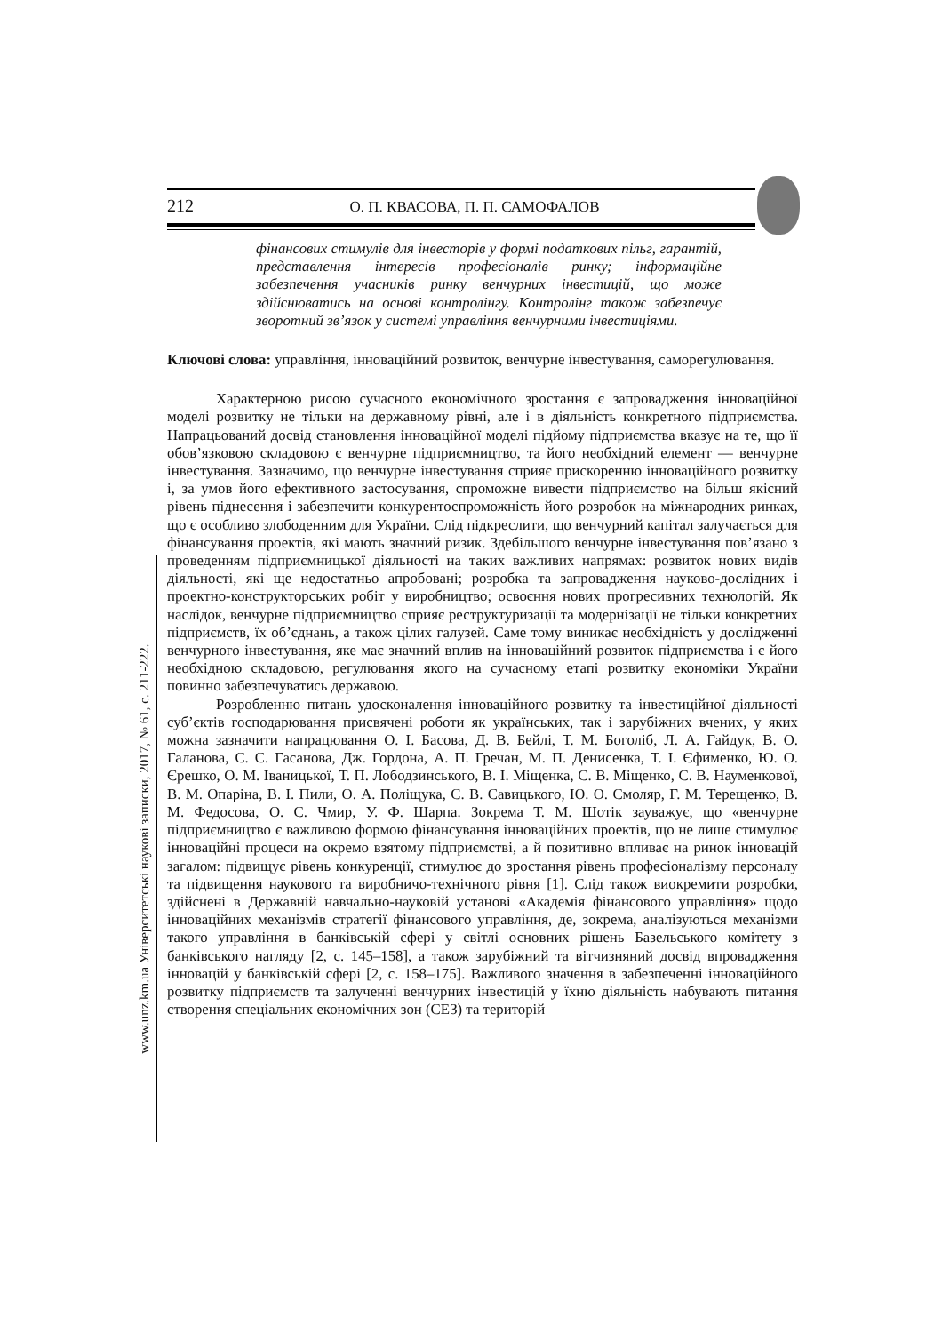212 О. П. КВАСОВА, П. П. САМОФАЛОВ
www.unz.km.ua Університетські наукові записки, 2017, № 61, с. 211-222.
фінансових стимулів для інвесторів у формі податкових пільг, гарантій, представлення інтересів професіоналів ринку; інформаційне забезпечення учасників ринку венчурних інвестицій, що може здійснюватись на основі контролінгу. Контролінг також забезпечує зворотний зв’язок у системі управління венчурними інвестиціями.
Ключові слова: управління, інноваційний розвиток, венчурне інвестування, саморегулювання.
Характерною рисою сучасного економічного зростання є запровадження інноваційної моделі розвитку не тільки на державному рівні, але і в діяльність конкретного підприємства. Напрацьований досвід становлення інноваційної моделі підйому підприємства вказує на те, що її обов’язковою складовою є венчурне підприємництво, та його необхідний елемент — венчурне інвестування. Зазначимо, що венчурне інвестування сприяє прискоренню інноваційного розвитку і, за умов його ефективного застосування, спроможне вивести підприємство на більш якісний рівень піднесення і забезпечити конкурентоспроможність його розробок на міжнародних ринках, що є особливо злободенним для України. Слід підкреслити, що венчурний капітал залучається для фінансування проектів, які мають значний ризик. Здебільшого венчурне інвестування пов’язано з проведенням підприємницької діяльності на таких важливих напрямах: розвиток нових видів діяльності, які ще недостатньо апробовані; розробка та запровадження науково-дослідних і проектно-конструкторських робіт у виробництво; освоєння нових прогресивних технологій. Як наслідок, венчурне підприємництво сприяє реструктуризації та модернізації не тільки конкретних підприємств, їх об’єднань, а також цілих галузей. Саме тому виникає необхідність у дослідженні венчурного інвестування, яке має значний вплив на інноваційний розвиток підприємства і є його необхідною складовою, регулювання якого на сучасному етапі розвитку економіки України повинно забезпечуватись державою.
Розробленню питань удосконалення інноваційного розвитку та інвестиційної діяльності суб’єктів господарювання присвячені роботи як українських, так і зарубіжних вчених, у яких можна зазначити напрацювання О. І. Басова, Д. В. Бейлі, Т. М. Боголіб, Л. А. Гайдук, В. О. Галанова, С. С. Гасанова, Дж. Гордона, А. П. Гречан, М. П. Денисенка, Т. І. Єфименко, Ю. О. Єрешко, О. М. Іваницької, Т. П. Лободзинського, В. І. Міщенка, С. В. Міщенко, С. В. Науменкової, В. М. Опаріна, В. І. Пили, О. А. Поліщука, С. В. Савицького, Ю. О. Смоляр, Г. М. Терещенко, В. М. Федосова, О. С. Чмир, У. Ф. Шарпа. Зокрема Т. М. Шотік зауважує, що «венчурне підприємництво є важливою формою фінансування інноваційних проектів, що не лише стимулює інноваційні процеси на окремо взятому підприємстві, а й позитивно впливає на ринок інновацій загалом: підвищує рівень конкуренції, стимулює до зростання рівень професіоналізму персоналу та підвищення наукового та виробничо-технічного рівня [1]. Слід також виокремити розробки, здійснені в Державній навчально-науковій установі «Академія фінансового управління» щодо інноваційних механізмів стратегії фінансового управління, де, зокрема, аналізуються механізми такого управління в банківській сфері у світлі основних рішень Базельського комітету з банківського нагляду [2, с. 145–158], а також зарубіжний та вітчизняний досвід впровадження інновацій у банківській сфері [2, с. 158–175]. Важливого значення в забезпеченні інноваційного розвитку підприємств та залученні венчурних інвестицій у їхню діяльність набувають питання створення спеціальних економічних зон (СЕЗ) та територій